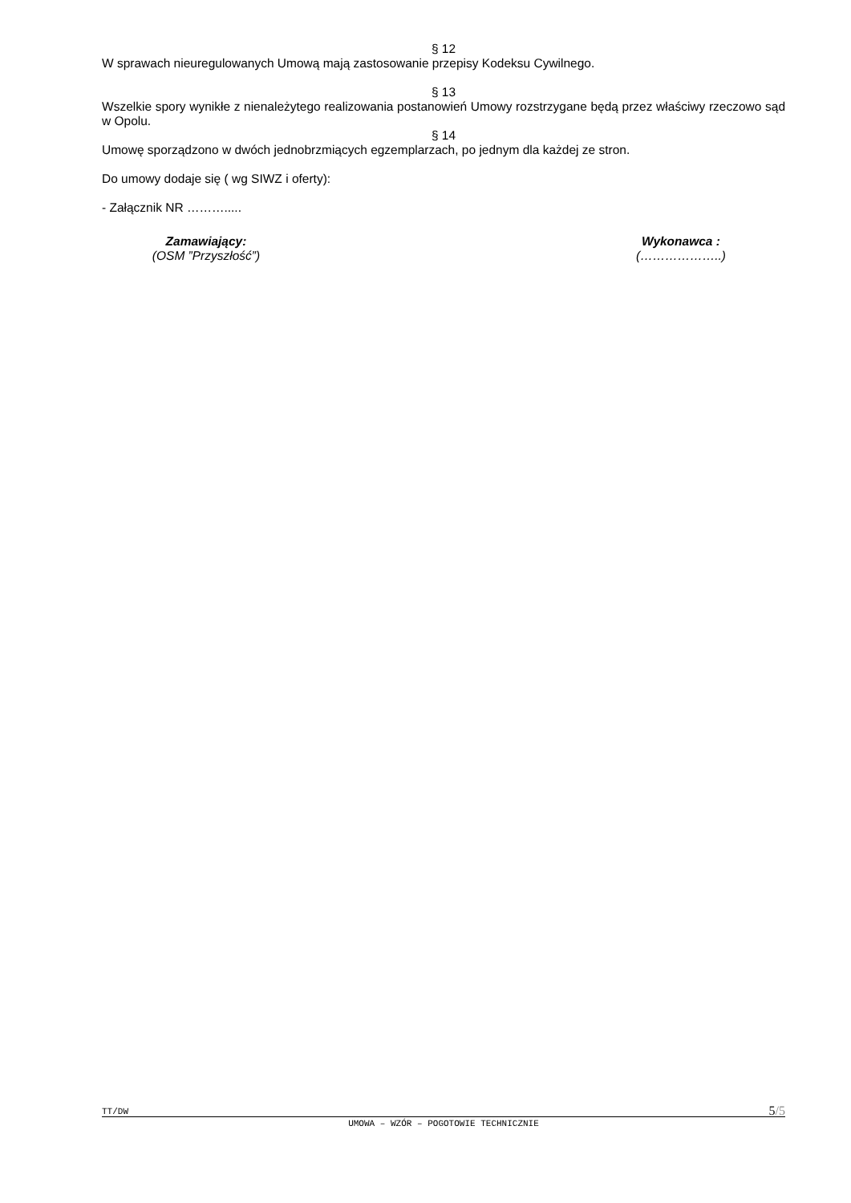§ 12
W sprawach nieuregulowanych Umową mają zastosowanie przepisy Kodeksu Cywilnego.
§ 13
Wszelkie spory wynikłe z nienależytego realizowania postanowień Umowy rozstrzygane będą przez właściwy rzeczowo sąd w Opolu.
§ 14
Umowę sporządzono w dwóch jednobrzmiących egzemplarzach, po jednym dla każdej ze stron.
Do umowy dodaje się ( wg SIWZ i oferty):
- Załącznik NR ……….....
Zamawiający:
(OSM ”Przyszłość”)
Wykonawca :
(………………..)
TT/DW 5/5
UMOWA – WZÓR – POGOTOWIE TECHNICZNIE